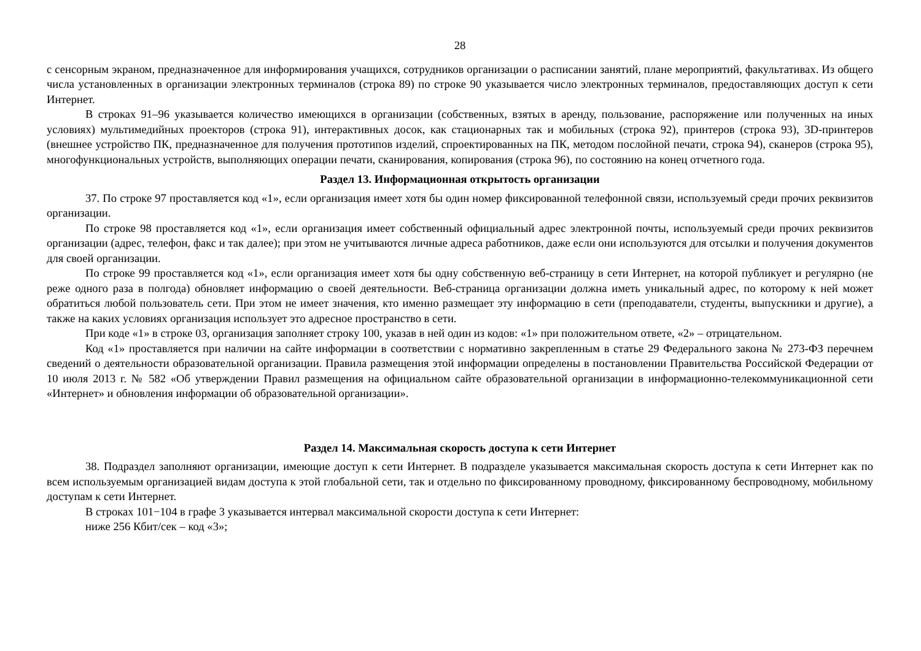28
с сенсорным экраном, предназначенное для информирования учащихся, сотрудников организации о расписании занятий, плане мероприятий, факультативах. Из общего числа установленных в организации электронных терминалов (строка 89) по строке 90 указывается число электронных терминалов, предоставляющих доступ к сети Интернет.
В строках 91–96 указывается количество имеющихся в организации (собственных, взятых в аренду, пользование, распоряжение или полученных на иных условиях) мультимедийных проекторов (строка 91), интерактивных досок, как стационарных так и мобильных (строка 92), принтеров (строка 93), 3D-принтеров (внешнее устройство ПК, предназначенное для получения прототипов изделий, спроектированных на ПК, методом послойной печати, строка 94), сканеров (строка 95), многофункциональных устройств, выполняющих операции печати, сканирования, копирования (строка 96), по состоянию на конец отчетного года.
Раздел 13. Информационная открытость организации
37. По строке 97 проставляется код «1», если организация имеет хотя бы один номер фиксированной телефонной связи, используемый среди прочих реквизитов организации.
По строке 98 проставляется код «1», если организация имеет собственный официальный адрес электронной почты, используемый среди прочих реквизитов организации (адрес, телефон, факс и так далее); при этом не учитываются личные адреса работников, даже если они используются для отсылки и получения документов для своей организации.
По строке 99 проставляется код «1», если организация имеет хотя бы одну собственную веб-страницу в сети Интернет, на которой публикует и регулярно (не реже одного раза в полгода) обновляет информацию о своей деятельности. Веб-страница организации должна иметь уникальный адрес, по которому к ней может обратиться любой пользователь сети. При этом не имеет значения, кто именно размещает эту информацию в сети (преподаватели, студенты, выпускники и другие), а также на каких условиях организация использует это адресное пространство в сети.
При коде «1» в строке 03, организация заполняет строку 100, указав в ней один из кодов: «1» при положительном ответе, «2» – отрицательном.
Код «1» проставляется при наличии на сайте информации в соответствии с нормативно закрепленным в статье 29 Федерального закона № 273-ФЗ перечнем сведений о деятельности образовательной организации. Правила размещения этой информации определены в постановлении Правительства Российской Федерации от 10 июля 2013 г. № 582 «Об утверждении Правил размещения на официальном сайте образовательной организации в информационно-телекоммуникационной сети «Интернет» и обновления информации об образовательной организации».
Раздел 14. Максимальная скорость доступа к сети Интернет
38. Подраздел заполняют организации, имеющие доступ к сети Интернет. В подразделе указывается максимальная скорость доступа к сети Интернет как по всем используемым организацией видам доступа к этой глобальной сети, так и отдельно по фиксированному проводному, фиксированному беспроводному, мобильному доступам к сети Интернет.
В строках 101−104 в графе 3 указывается интервал максимальной скорости доступа к сети Интернет:
ниже 256 Кбит/сек – код «3»;